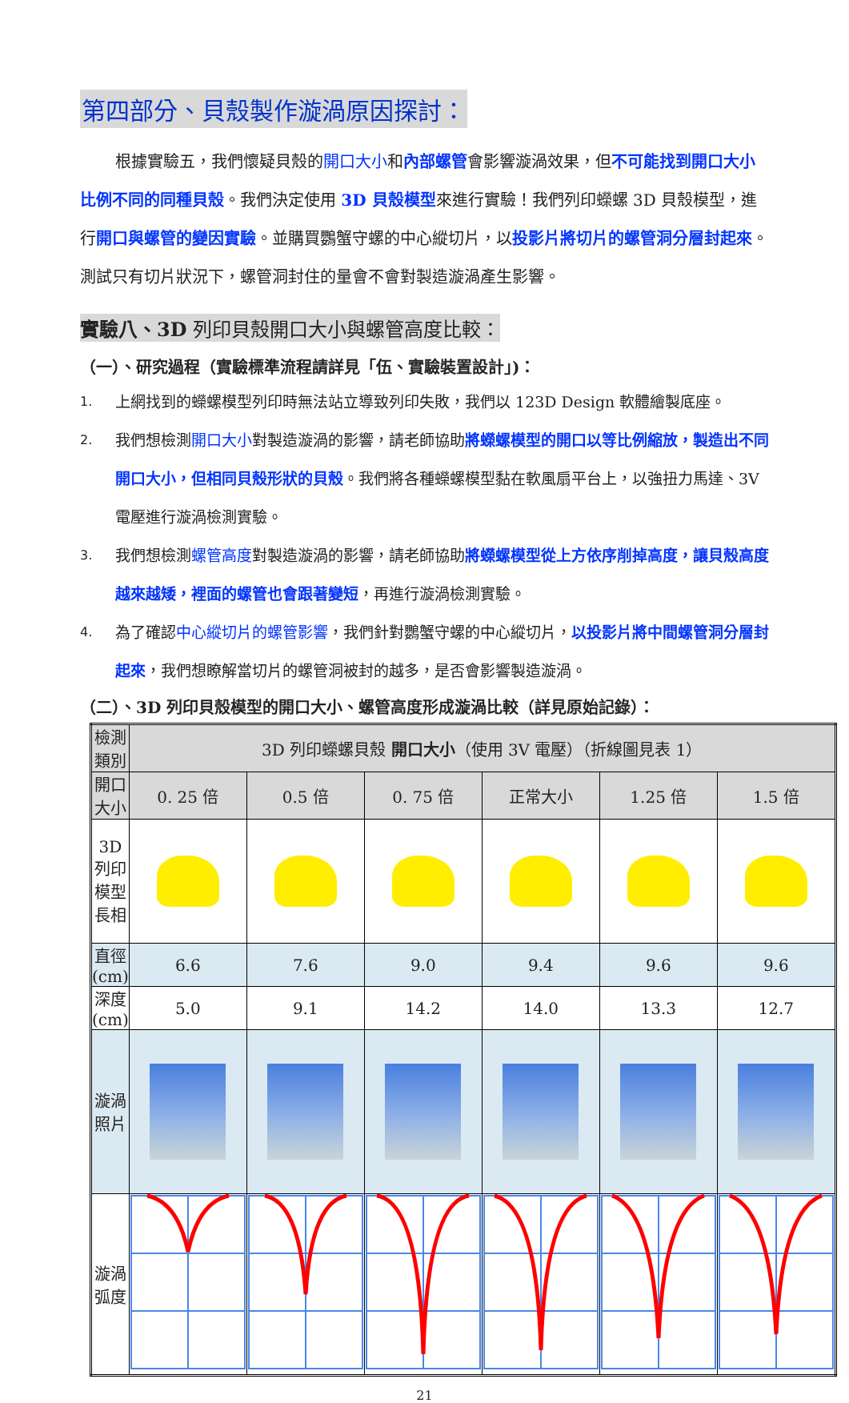第四部分、貝殼製作漩渦原因探討：
根據實驗五，我們懷疑貝殼的開口大小和內部螺管會影響漩渦效果，但不可能找到開口大小比例不同的同種貝殼。我們決定使用 3D 貝殼模型來進行實驗！我們列印蠑螺 3D 貝殼模型，進行開口與螺管的變因實驗。並購買鸚蟹守螺的中心縱切片，以投影片將切片的螺管洞分層封起來。測試只有切片狀況下，螺管洞封住的量會不會對製造漩渦產生影響。
實驗八、3D 列印貝殼開口大小與螺管高度比較：
（一）、研究過程（實驗標準流程請詳見「伍、實驗裝置設計」)：
1. 上網找到的蠑螺模型列印時無法站立導致列印失敗，我們以 123D Design 軟體繪製底座。
2. 我們想檢測開口大小對製造漩渦的影響，請老師協助將蠑螺模型的開口以等比例縮放，製造出不同開口大小，但相同貝殼形狀的貝殼。我們將各種蠑螺模型黏在軟風扇平台上，以強扭力馬達、3V 電壓進行漩渦檢測實驗。
3. 我們想檢測螺管高度對製造漩渦的影響，請老師協助將蠑螺模型從上方依序削掉高度，讓貝殼高度越來越矮，裡面的螺管也會跟著變短，再進行漩渦檢測實驗。
4. 為了確認中心縱切片的螺管影響，我們針對鸚蟹守螺的中心縱切片，以投影片將中間螺管洞分層封起來，我們想瞭解當切片的螺管洞被封的越多，是否會影響製造漩渦。
（二）、3D 列印貝殼模型的開口大小、螺管高度形成漩渦比較（詳見原始記錄）：
| 檢測類別 | 3D 列印蠑螺貝殼 開口大小 （使用 3V 電壓）（折線圖見表 1） | | | | | |
| --- | --- | --- | --- | --- | --- | --- |
| 開口大小 | 0. 25 倍 | 0.5 倍 | 0. 75 倍 | 正常大小 | 1.25 倍 | 1.5 倍 |
| 3D 列印 模型長相 | | | | | | |
| 直徑(cm) | 6.6 | 7.6 | 9.0 | 9.4 | 9.6 | 9.6 |
| 深度(cm) | 5.0 | 9.1 | 14.2 | 14.0 | 13.3 | 12.7 |
| 漩渦照片 | | | | | | |
| 漩渦弧度 | | | | | | |
21